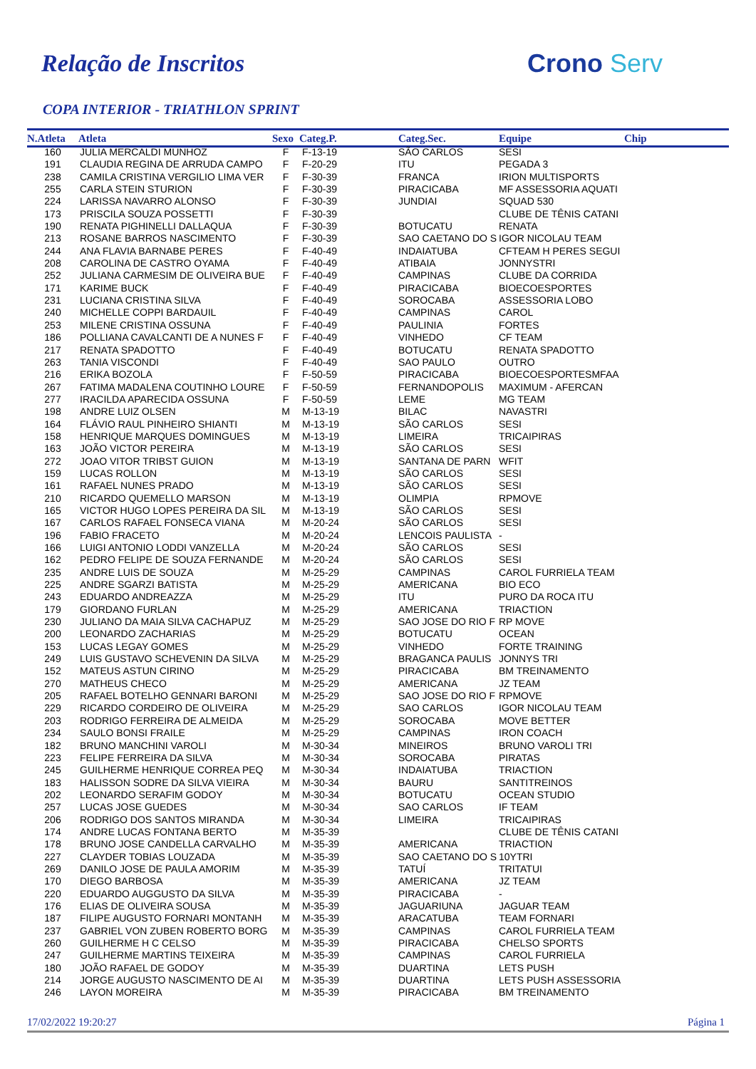Relação de Inscritos Crono Serv
COPA INTERIOR - TRIATHLON SPRINT
| N.Atleta | Atleta | Sexo | Categ.P. | Categ.Sec. | Equipe | Chip |
| --- | --- | --- | --- | --- | --- | --- |
| 160 | JULIA MERCALDI MUNHOZ | F | F-13-19 | SÃO CARLOS | SESI | |
| 191 | CLAUDIA REGINA DE ARRUDA CAMPO | F | F-20-29 | ITU | PEGADA 3 | |
| 238 | CAMILA CRISTINA VERGILIO LIMA VER | F | F-30-39 | FRANCA | IRION MULTISPORTS | |
| 255 | CARLA STEIN STURION | F | F-30-39 | PIRACICABA | MF ASSESSORIA AQUATI | |
| 224 | LARISSA NAVARRO ALONSO | F | F-30-39 | JUNDIAI | SQUAD 530 | |
| 173 | PRISCILA SOUZA POSSETTI | F | F-30-39 | | CLUBE DE TÊNIS CATANI | |
| 190 | RENATA PIGHINELLI DALLAQUA | F | F-30-39 | BOTUCATU | RENATA | |
| 213 | ROSANE BARROS NASCIMENTO | F | F-30-39 | SAO CAETANO DO S | IGOR NICOLAU TEAM | |
| 244 | ANA FLAVIA BARNABE PERES | F | F-40-49 | INDAIATUBA | CFTEAM H PERES SEGUI | |
| 208 | CAROLINA DE CASTRO OYAMA | F | F-40-49 | ATIBAIA | JONNYSTRI | |
| 252 | JULIANA CARMESIM DE OLIVEIRA BUE | F | F-40-49 | CAMPINAS | CLUBE DA CORRIDA | |
| 171 | KARIME BUCK | F | F-40-49 | PIRACICABA | BIOECOESPORTES | |
| 231 | LUCIANA CRISTINA SILVA | F | F-40-49 | SOROCABA | ASSESSORIA LOBO | |
| 240 | MICHELLE COPPI BARDAUIL | F | F-40-49 | CAMPINAS | CAROL | |
| 253 | MILENE CRISTINA OSSUNA | F | F-40-49 | PAULINIA | FORTES | |
| 186 | POLLIANA CAVALCANTI DE A NUNES F | F | F-40-49 | VINHEDO | CF TEAM | |
| 217 | RENATA SPADOTTO | F | F-40-49 | BOTUCATU | RENATA SPADOTTO | |
| 263 | TANIA VISCONDI | F | F-40-49 | SAO PAULO | OUTRO | |
| 216 | ERIKA BOZOLA | F | F-50-59 | PIRACICABA | BIOECOESPORTESMFAA | |
| 267 | FATIMA MADALENA COUTINHO LOURE | F | F-50-59 | FERNANDOPOLIS | MAXIMUM - AFERCAN | |
| 277 | IRACILDA APARECIDA OSSUNA | F | F-50-59 | LEME | MG TEAM | |
| 198 | ANDRE LUIZ OLSEN | M | M-13-19 | BILAC | NAVASTRI | |
| 164 | FLÁVIO RAUL PINHEIRO SHIANTI | M | M-13-19 | SÃO CARLOS | SESI | |
| 158 | HENRIQUE MARQUES DOMINGUES | M | M-13-19 | LIMEIRA | TRICAIPIRAS | |
| 163 | JOÃO VICTOR PEREIRA | M | M-13-19 | SÃO CARLOS | SESI | |
| 272 | JOAO VITOR TRIBST GUION | M | M-13-19 | SANTANA DE PARN | WFIT | |
| 159 | LUCAS ROLLON | M | M-13-19 | SÃO CARLOS | SESI | |
| 161 | RAFAEL NUNES PRADO | M | M-13-19 | SÃO CARLOS | SESI | |
| 210 | RICARDO QUEMELLO MARSON | M | M-13-19 | OLIMPIA | RPMOVE | |
| 165 | VICTOR HUGO LOPES PEREIRA DA SIL | M | M-13-19 | SÃO CARLOS | SESI | |
| 167 | CARLOS RAFAEL FONSECA VIANA | M | M-20-24 | SÃO CARLOS | SESI | |
| 196 | FABIO FRACETO | M | M-20-24 | LENCOIS PAULISTA | - | |
| 166 | LUIGI ANTONIO LODDI VANZELLA | M | M-20-24 | SÃO CARLOS | SESI | |
| 162 | PEDRO FELIPE DE SOUZA FERNANDE | M | M-20-24 | SÃO CARLOS | SESI | |
| 235 | ANDRE LUIS DE SOUZA | M | M-25-29 | CAMPINAS | CAROL FURRIELA TEAM | |
| 225 | ANDRE SGARZI BATISTA | M | M-25-29 | AMERICANA | BIO ECO | |
| 243 | EDUARDO ANDREAZZA | M | M-25-29 | ITU | PURO DA ROCA ITU | |
| 179 | GIORDANO FURLAN | M | M-25-29 | AMERICANA | TRIACTION | |
| 230 | JULIANO DA MAIA SILVA CACHAPUZ | M | M-25-29 | SAO JOSE DO RIO F | RP MOVE | |
| 200 | LEONARDO ZACHARIAS | M | M-25-29 | BOTUCATU | OCEAN | |
| 153 | LUCAS LEGAY GOMES | M | M-25-29 | VINHEDO | FORTE TRAINING | |
| 249 | LUIS GUSTAVO SCHEVENIN DA SILVA | M | M-25-29 | BRAGANCA PAULIS | JONNYS TRI | |
| 152 | MATEUS ASTUN CIRINO | M | M-25-29 | PIRACICABA | BM TREINAMENTO | |
| 270 | MATHEUS CHECO | M | M-25-29 | AMERICANA | JZ TEAM | |
| 205 | RAFAEL BOTELHO GENNARI BARONI | M | M-25-29 | SAO JOSE DO RIO F | RPMOVE | |
| 229 | RICARDO CORDEIRO DE OLIVEIRA | M | M-25-29 | SAO CARLOS | IGOR NICOLAU TEAM | |
| 203 | RODRIGO FERREIRA DE ALMEIDA | M | M-25-29 | SOROCABA | MOVE BETTER | |
| 234 | SAULO BONSI FRAILE | M | M-25-29 | CAMPINAS | IRON COACH | |
| 182 | BRUNO MANCHINI VAROLI | M | M-30-34 | MINEIROS | BRUNO VAROLI TRI | |
| 223 | FELIPE FERREIRA DA SILVA | M | M-30-34 | SOROCABA | PIRATAS | |
| 245 | GUILHERME HENRIQUE CORREA PEQ | M | M-30-34 | INDAIATUBA | TRIACTION | |
| 183 | HALISSON SODRE DA SILVA VIEIRA | M | M-30-34 | BAURU | SANTITREINOS | |
| 202 | LEONARDO SERAFIM GODOY | M | M-30-34 | BOTUCATU | OCEAN STUDIO | |
| 257 | LUCAS JOSE GUEDES | M | M-30-34 | SAO CARLOS | IF TEAM | |
| 206 | RODRIGO DOS SANTOS MIRANDA | M | M-30-34 | LIMEIRA | TRICAIPIRAS | |
| 174 | ANDRE LUCAS FONTANA BERTO | M | M-35-39 | | CLUBE DE TÊNIS CATANI | |
| 178 | BRUNO JOSE CANDELLA CARVALHO | M | M-35-39 | AMERICANA | TRIACTION | |
| 227 | CLAYDER TOBIAS LOUZADA | M | M-35-39 | SAO CAETANO DO S | 10YTRI | |
| 269 | DANILO JOSE DE PAULA AMORIM | M | M-35-39 | TATUÍ | TRITATUI | |
| 170 | DIEGO BARBOSA | M | M-35-39 | AMERICANA | JZ TEAM | |
| 220 | EDUARDO AUGGUSTO DA SILVA | M | M-35-39 | PIRACICABA | - | |
| 176 | ELIAS DE OLIVEIRA SOUSA | M | M-35-39 | JAGUARIUNA | JAGUAR TEAM | |
| 187 | FILIPE AUGUSTO FORNARI MONTANH | M | M-35-39 | ARACATUBA | TEAM FORNARI | |
| 237 | GABRIEL VON ZUBEN ROBERTO BORG | M | M-35-39 | CAMPINAS | CAROL FURRIELA TEAM | |
| 260 | GUILHERME H C CELSO | M | M-35-39 | PIRACICABA | CHELSO SPORTS | |
| 247 | GUILHERME MARTINS TEIXEIRA | M | M-35-39 | CAMPINAS | CAROL FURRIELA | |
| 180 | JOÃO RAFAEL DE GODOY | M | M-35-39 | DUARTINA | LETS PUSH | |
| 214 | JORGE AUGUSTO NASCIMENTO DE AI | M | M-35-39 | DUARTINA | LETS PUSH ASSESSORIA | |
| 246 | LAYON MOREIRA | M | M-35-39 | PIRACICABA | BM TREINAMENTO | |
17/02/2022 19:20:27 Página 1